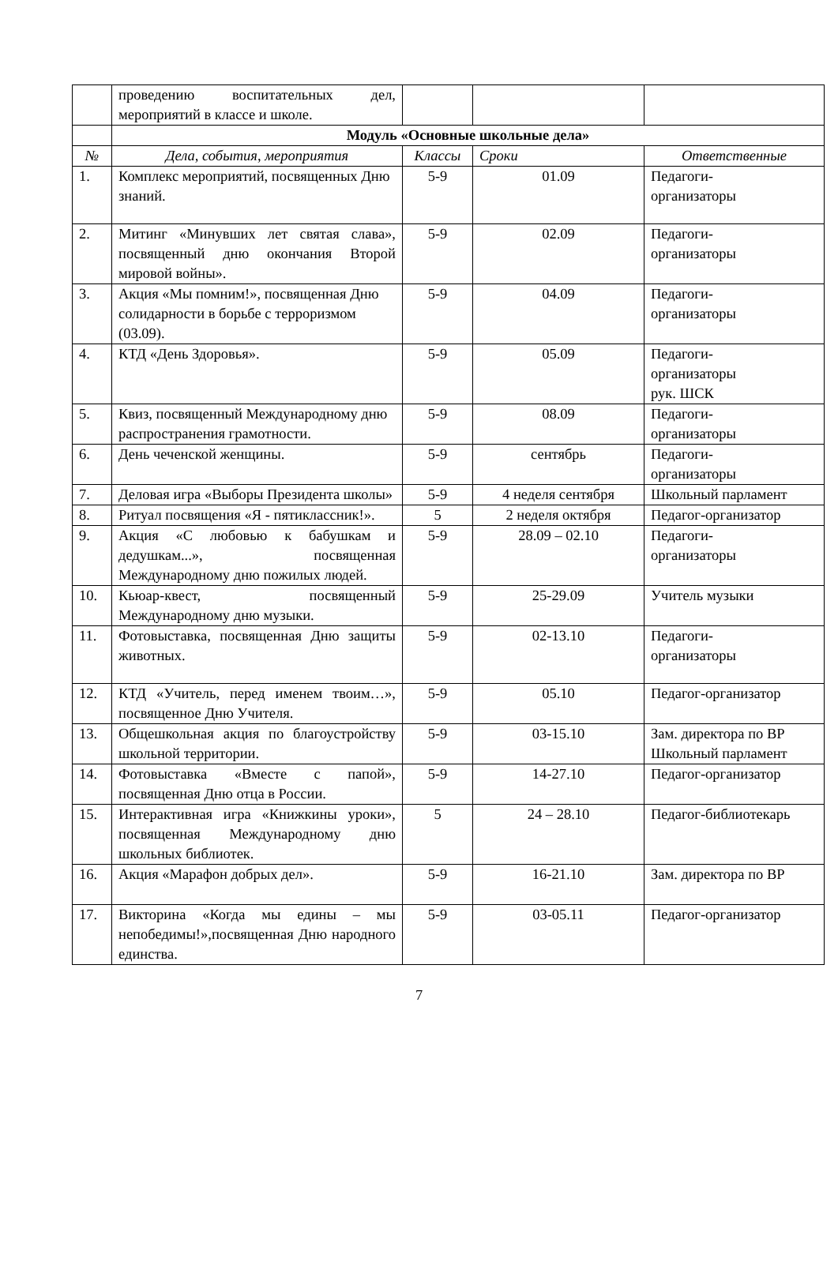| | проведению воспитательных дел, мероприятий в классе и школе. | | | |
| | Модуль «Основные школьные дела» | | | |
| № | Дела, события, мероприятия | Классы | Сроки | Ответственные |
| 1. | Комплекс мероприятий, посвященных Дню знаний. | 5-9 | 01.09 | Педагоги- организаторы |
| 2. | Митинг «Минувших лет святая слава», посвященный дню окончания Второй мировой войны». | 5-9 | 02.09 | Педагоги- организаторы |
| 3. | Акция «Мы помним!», посвященная Дню солидарности в борьбе с терроризмом (03.09). | 5-9 | 04.09 | Педагоги- организаторы |
| 4. | КТД «День Здоровья». | 5-9 | 05.09 | Педагоги- организаторы рук. ШСК |
| 5. | Квиз, посвященный Международному дню распространения грамотности. | 5-9 | 08.09 | Педагоги- организаторы |
| 6. | День чеченской женщины. | 5-9 | сентябрь | Педагоги- организаторы |
| 7. | Деловая игра «Выборы Президента школы» | 5-9 | 4 неделя сентября | Школьный парламент |
| 8. | Ритуал посвящения «Я - пятиклассник!». | 5 | 2 неделя октября | Педагог-организатор |
| 9. | Акция «С любовью к бабушкам и дедушкам...», посвященная Международному дню пожилых людей. | 5-9 | 28.09 – 02.10 | Педагоги- организаторы |
| 10. | Кьюар-квест, посвященный Международному дню музыки. | 5-9 | 25-29.09 | Учитель музыки |
| 11. | Фотовыставка, посвященная Дню защиты животных. | 5-9 | 02-13.10 | Педагоги- организаторы |
| 12. | КТД «Учитель, перед именем твоим…», посвященное Дню Учителя. | 5-9 | 05.10 | Педагог-организатор |
| 13. | Общешкольная акция по благоустройству школьной территории. | 5-9 | 03-15.10 | Зам. директора по ВР Школьный парламент |
| 14. | Фотовыставка «Вместе с папой», посвященная Дню отца в России. | 5-9 | 14-27.10 | Педагог-организатор |
| 15. | Интерактивная игра «Книжкины уроки», посвященная Международному дню школьных библиотек. | 5 | 24 – 28.10 | Педагог-библиотекарь |
| 16. | Акция «Марафон добрых дел». | 5-9 | 16-21.10 | Зам. директора по ВР |
| 17. | Викторина «Когда мы едины – мы непобедимы!»,посвященная Дню народного единства. | 5-9 | 03-05.11 | Педагог-организатор |
7